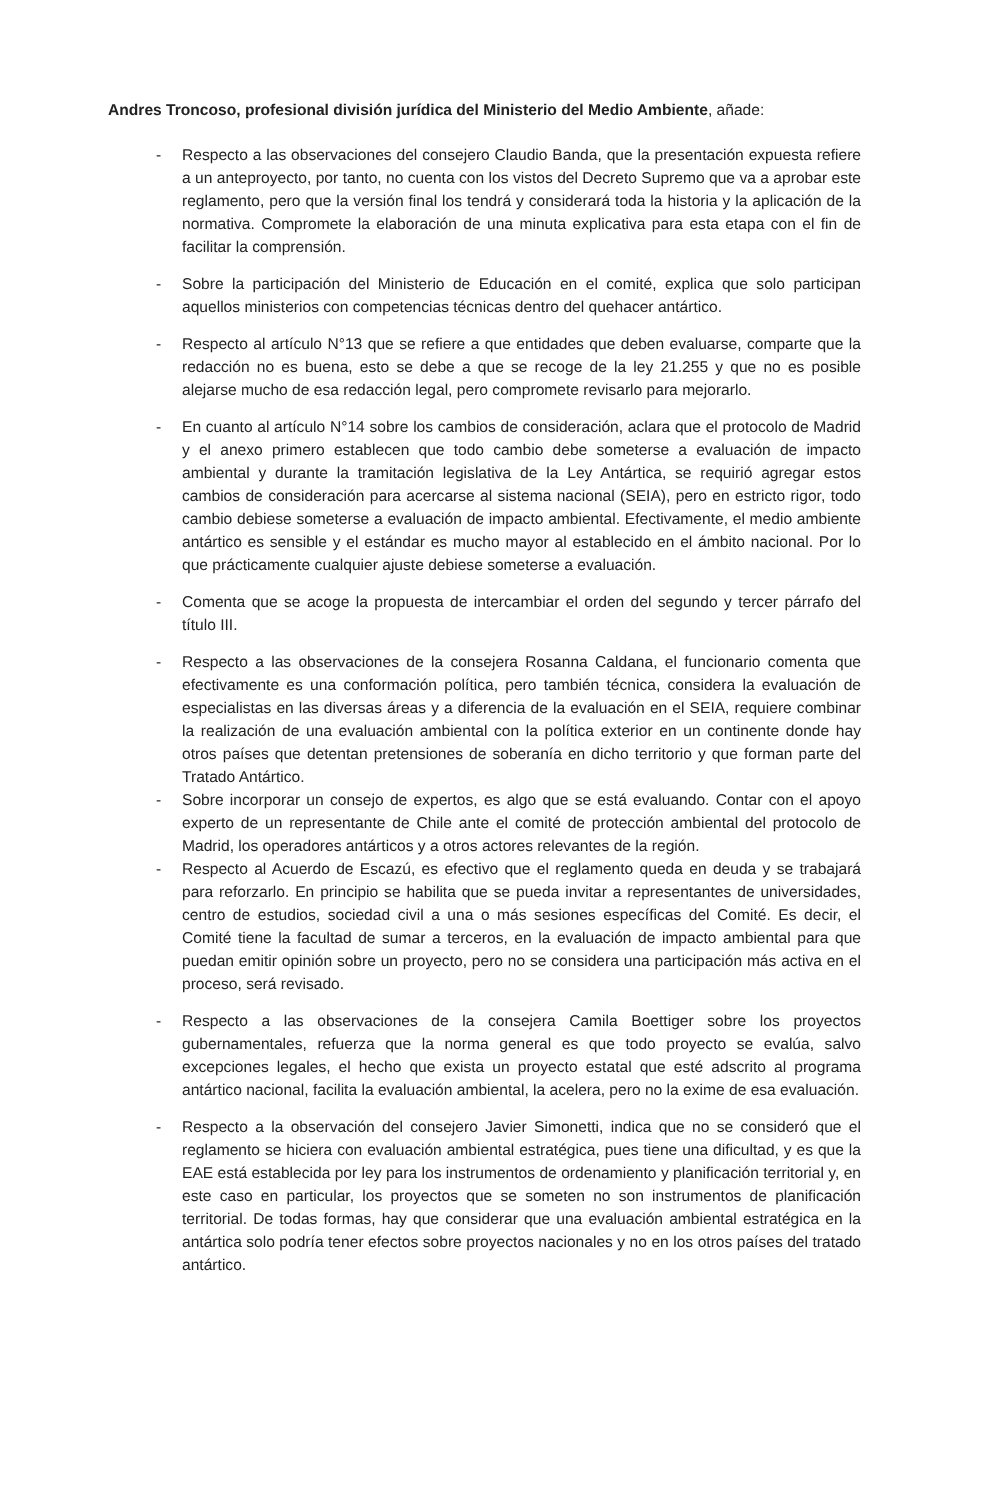Andres Troncoso, profesional división jurídica del Ministerio del Medio Ambiente, añade:
- Respecto a las observaciones del consejero Claudio Banda, que la presentación expuesta refiere a un anteproyecto, por tanto, no cuenta con los vistos del Decreto Supremo que va a aprobar este reglamento, pero que la versión final los tendrá y considerará toda la historia y la aplicación de la normativa. Compromete la elaboración de una minuta explicativa para esta etapa con el fin de facilitar la comprensión.
- Sobre la participación del Ministerio de Educación en el comité, explica que solo participan aquellos ministerios con competencias técnicas dentro del quehacer antártico.
- Respecto al artículo N°13 que se refiere a que entidades que deben evaluarse, comparte que la redacción no es buena, esto se debe a que se recoge de la ley 21.255 y que no es posible alejarse mucho de esa redacción legal, pero compromete revisarlo para mejorarlo.
- En cuanto al artículo N°14 sobre los cambios de consideración, aclara que el protocolo de Madrid y el anexo primero establecen que todo cambio debe someterse a evaluación de impacto ambiental y durante la tramitación legislativa de la Ley Antártica, se requirió agregar estos cambios de consideración para acercarse al sistema nacional (SEIA), pero en estricto rigor, todo cambio debiese someterse a evaluación de impacto ambiental. Efectivamente, el medio ambiente antártico es sensible y el estándar es mucho mayor al establecido en el ámbito nacional. Por lo que prácticamente cualquier ajuste debiese someterse a evaluación.
- Comenta que se acoge la propuesta de intercambiar el orden del segundo y tercer párrafo del título III.
- Respecto a las observaciones de la consejera Rosanna Caldana, el funcionario comenta que efectivamente es una conformación política, pero también técnica, considera la evaluación de especialistas en las diversas áreas y a diferencia de la evaluación en el SEIA, requiere combinar la realización de una evaluación ambiental con la política exterior en un continente donde hay otros países que detentan pretensiones de soberanía en dicho territorio y que forman parte del Tratado Antártico.
- Sobre incorporar un consejo de expertos, es algo que se está evaluando. Contar con el apoyo experto de un representante de Chile ante el comité de protección ambiental del protocolo de Madrid, los operadores antárticos y a otros actores relevantes de la región.
- Respecto al Acuerdo de Escazú, es efectivo que el reglamento queda en deuda y se trabajará para reforzarlo. En principio se habilita que se pueda invitar a representantes de universidades, centro de estudios, sociedad civil a una o más sesiones específicas del Comité. Es decir, el Comité tiene la facultad de sumar a terceros, en la evaluación de impacto ambiental para que puedan emitir opinión sobre un proyecto, pero no se considera una participación más activa en el proceso, será revisado.
- Respecto a las observaciones de la consejera Camila Boettiger sobre los proyectos gubernamentales, refuerza que la norma general es que todo proyecto se evalúa, salvo excepciones legales, el hecho que exista un proyecto estatal que esté adscrito al programa antártico nacional, facilita la evaluación ambiental, la acelera, pero no la exime de esa evaluación.
- Respecto a la observación del consejero Javier Simonetti, indica que no se consideró que el reglamento se hiciera con evaluación ambiental estratégica, pues tiene una dificultad, y es que la EAE está establecida por ley para los instrumentos de ordenamiento y planificación territorial y, en este caso en particular, los proyectos que se someten no son instrumentos de planificación territorial. De todas formas, hay que considerar que una evaluación ambiental estratégica en la antártica solo podría tener efectos sobre proyectos nacionales y no en los otros países del tratado antártico.